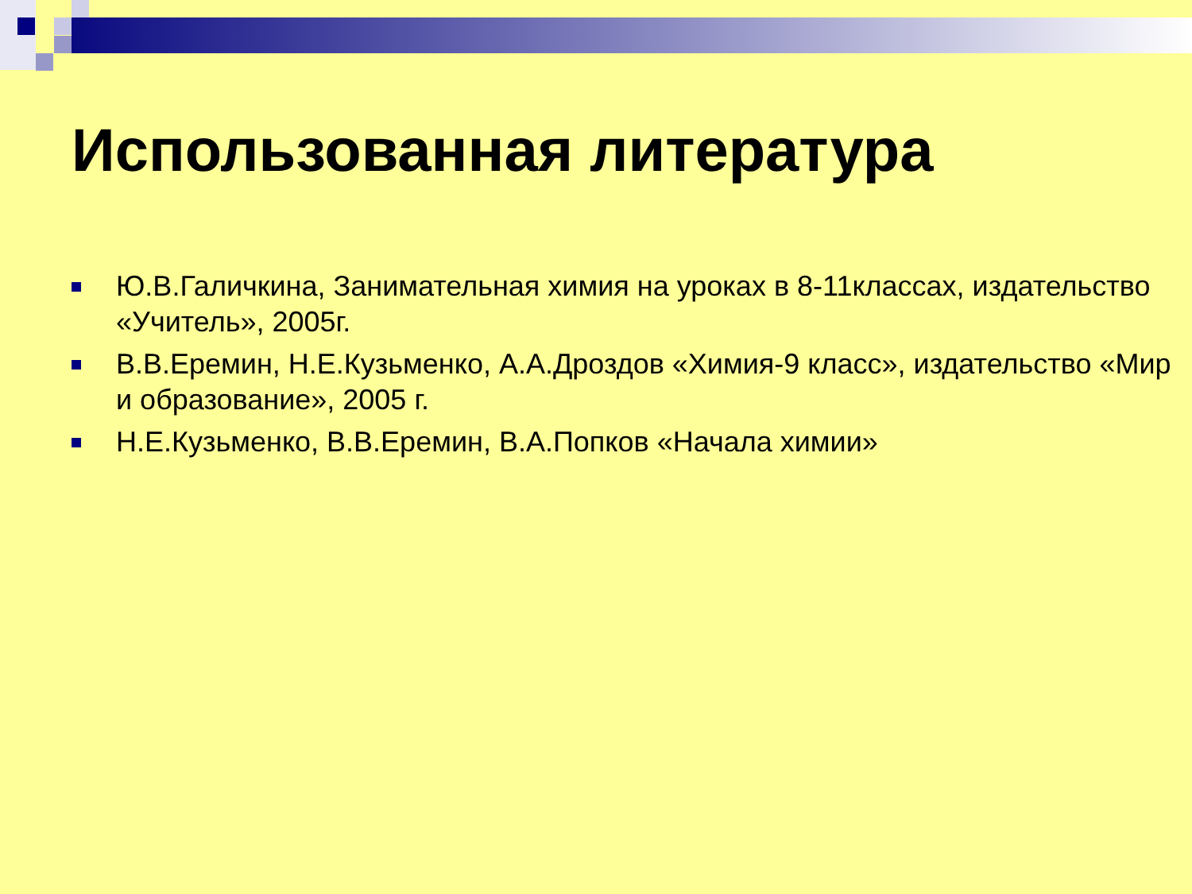Использованная литература
Ю.В.Галичкина, Занимательная химия на уроках в 8-11классах, издательство «Учитель», 2005г.
В.В.Еремин, Н.Е.Кузьменко, А.А.Дроздов «Химия-9 класс», издательство «Мир и образование», 2005 г.
Н.Е.Кузьменко, В.В.Еремин, В.А.Попков «Начала химии»